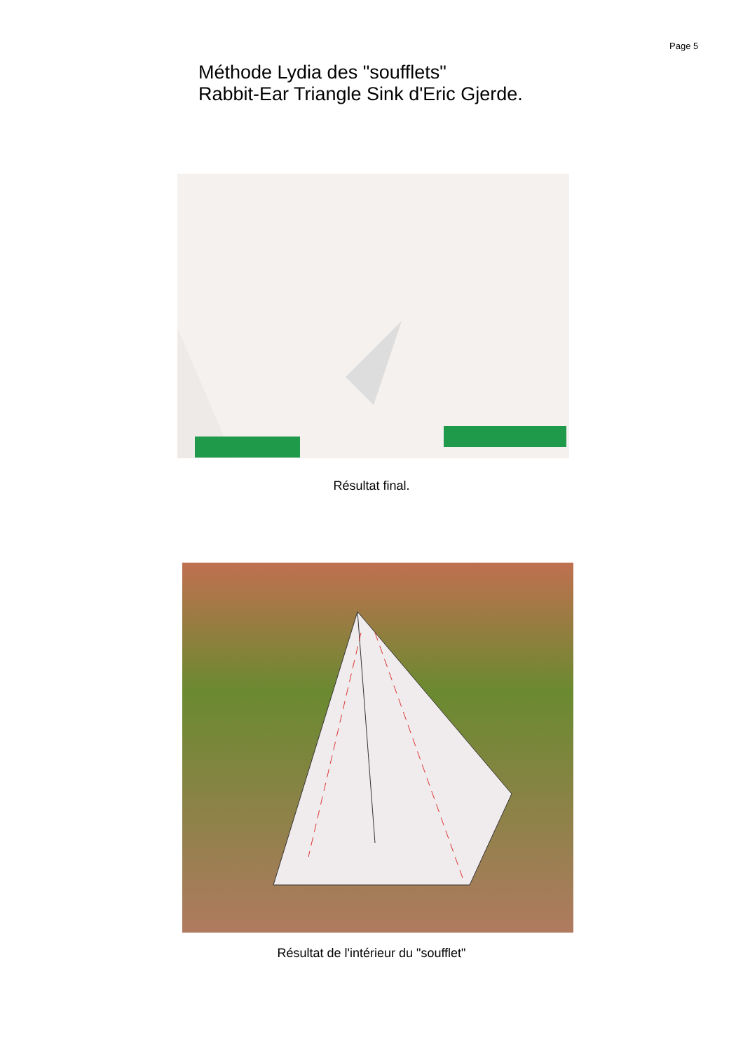Page 5
Méthode Lydia des "soufflets"
Rabbit-Ear Triangle Sink d'Eric Gjerde.
Résultat final.
Résultat de l'intérieur du "soufflet"